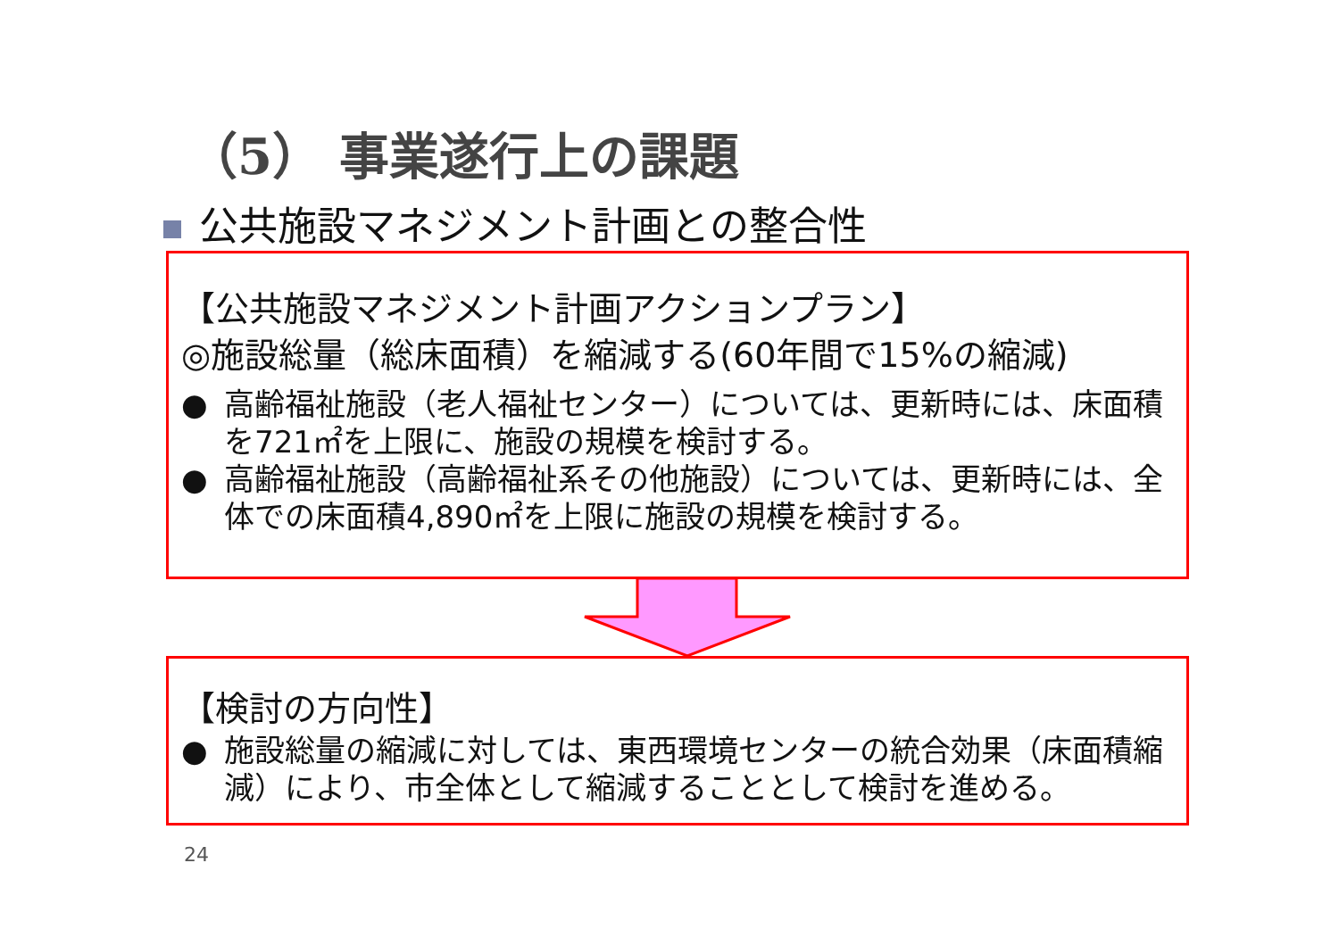（5） 事業遂行上の課題
公共施設マネジメント計画との整合性
【公共施設マネジメント計画アクションプラン】
◎施設総量（総床面積）を縮減する(60年間で15%の縮減)
● 高齢福祉施設（老人福祉センター）については、更新時には、床面積を721㎡を上限に、施設の規模を検討する。
● 高齢福祉施設（高齢福祉系その他施設）については、更新時には、全体での床面積4,890㎡を上限に施設の規模を検討する。
【検討の方向性】
● 施設総量の縮減に対しては、東西環境センターの統合効果（床面積縮減）により、市全体として縮減することとして検討を進める。
24